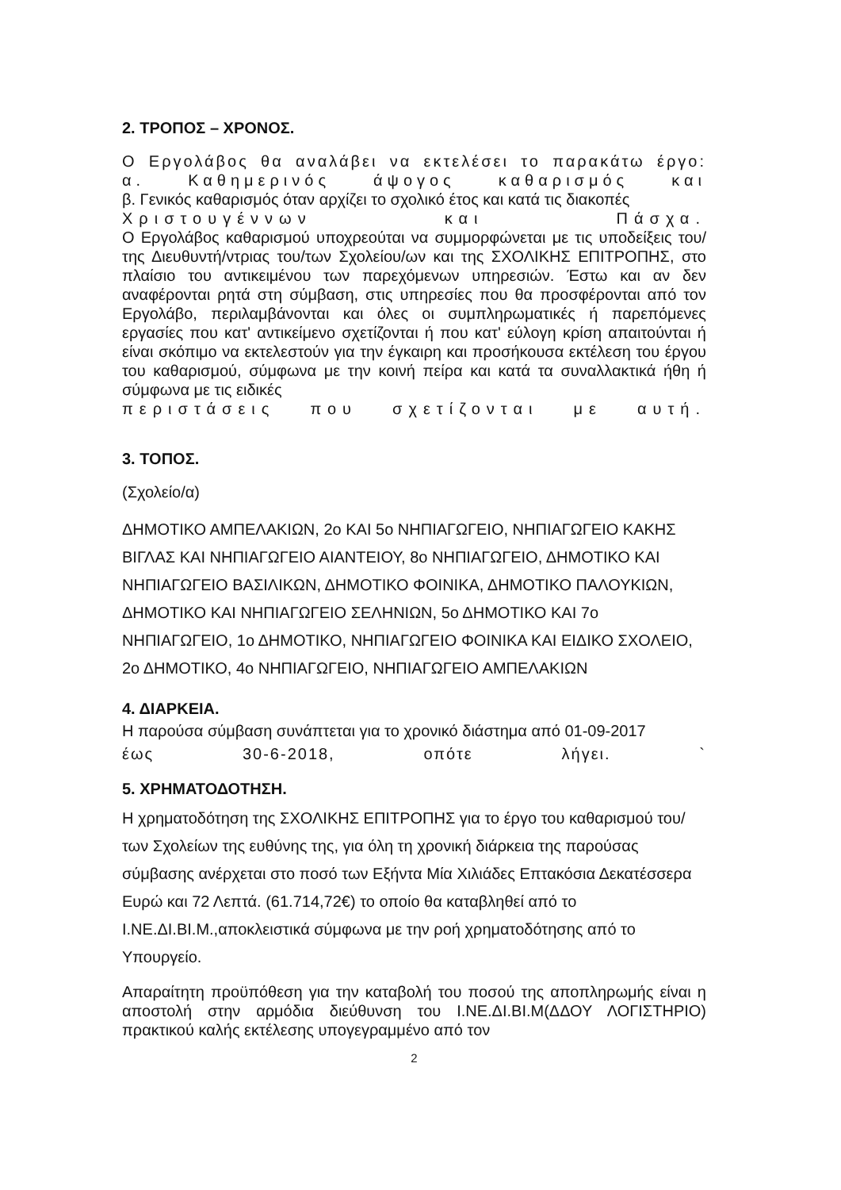2. ΤΡΟΠΟΣ – ΧΡΟΝΟΣ.
Ο Εργολάβος θα αναλάβει να εκτελέσει το παρακάτω έργο:
α. Καθημερινός άψογος καθαρισμός και
β. Γενικός καθαρισμός όταν αρχίζει το σχολικό έτος και κατά τις διακοπές
Χριστουγέννων και Πάσχα.
Ο Εργολάβος καθαρισμού υποχρεούται να συμμορφώνεται με τις υποδείξεις του/της Διευθυντή/ντριας του/των Σχολείου/ων και της ΣΧΟΛΙΚΗΣ ΕΠΙΤΡΟΠΗΣ, στο πλαίσιο του αντικειμένου των παρεχόμενων υπηρεσιών. Έστω και αν δεν αναφέρονται ρητά στη σύμβαση, στις υπηρεσίες που θα προσφέρονται από τον Εργολάβο, περιλαμβάνονται και όλες οι συμπληρωματικές ή παρεπόμενες εργασίες που κατ' αντικείμενο σχετίζονται ή που κατ' εύλογη κρίση απαιτούνται ή είναι σκόπιμο να εκτελεστούν για την έγκαιρη και προσήκουσα εκτέλεση του έργου του καθαρισμού, σύμφωνα με την κοινή πείρα και κατά τα συναλλακτικά ήθη ή σύμφωνα με τις ειδικές
περιστάσεις που σχετίζονται με αυτή.
3. ΤΟΠΟΣ.
(Σχολείο/α)
ΔΗΜΟΤΙΚΟ ΑΜΠΕΛΑΚΙΩΝ, 2ο ΚΑΙ 5ο ΝΗΠΙΑΓΩΓΕΙΟ, ΝΗΠΙΑΓΩΓΕΙΟ ΚΑΚΗΣ ΒΙΓΛΑΣ ΚΑΙ ΝΗΠΙΑΓΩΓΕΙΟ ΑΙΑΝΤΕΙΟΥ, 8ο ΝΗΠΙΑΓΩΓΕΙΟ, ΔΗΜΟΤΙΚΟ ΚΑΙ ΝΗΠΙΑΓΩΓΕΙΟ ΒΑΣΙΛΙΚΩΝ, ΔΗΜΟΤΙΚΟ ΦΟΙΝΙΚΑ, ΔΗΜΟΤΙΚΟ ΠΑΛΟΥΚΙΩΝ, ΔΗΜΟΤΙΚΟ ΚΑΙ ΝΗΠΙΑΓΩΓΕΙΟ ΣΕΛΗΝΙΩΝ, 5ο ΔΗΜΟΤΙΚΟ ΚΑΙ 7ο ΝΗΠΙΑΓΩΓΕΙΟ, 1ο ΔΗΜΟΤΙΚΟ, ΝΗΠΙΑΓΩΓΕΙΟ ΦΟΙΝΙΚΑ ΚΑΙ ΕΙΔΙΚΟ ΣΧΟΛΕΙΟ, 2ο ΔΗΜΟΤΙΚΟ, 4ο ΝΗΠΙΑΓΩΓΕΙΟ, ΝΗΠΙΑΓΩΓΕΙΟ ΑΜΠΕΛΑΚΙΩΝ
4. ΔΙΑΡΚΕΙΑ.
Η παρούσα σύμβαση συνάπτεται για το χρονικό διάστημα από 01-09-2017
έως 30-6-2018, οπότε λήγει. `
5. ΧΡΗΜΑΤΟΔΟΤΗΣΗ.
Η χρηματοδότηση της ΣΧΟΛΙΚΗΣ ΕΠΙΤΡΟΠΗΣ για το έργο του καθαρισμού του/των Σχολείων της ευθύνης της, για όλη τη χρονική διάρκεια της παρούσας σύμβασης ανέρχεται στο ποσό των Εξήντα Μία Χιλιάδες Επτακόσια Δεκατέσσερα Ευρώ και 72 Λεπτά. (61.714,72€) το οποίο θα καταβληθεί από το Ι.ΝΕ.ΔΙ.ΒΙ.Μ.,αποκλειστικά σύμφωνα με την ροή χρηματοδότησης από το Υπουργείο.
Απαραίτητη προϋπόθεση για την καταβολή του ποσού της αποπληρωμής είναι η αποστολή στην αρμόδια διεύθυνση του Ι.ΝΕ.ΔΙ.ΒΙ.Μ(ΔΔΟΥ ΛΟΓΙΣΤΗΡΙΟ) πρακτικού καλής εκτέλεσης υπογεγραμμένο από τον
2